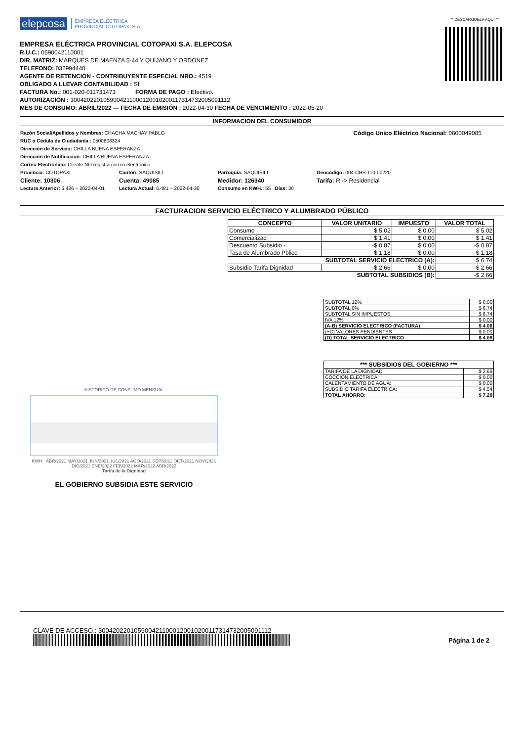elepcosa EMPRESA ELÉCTRICA
PROVINCIAL COTOPAXI S.A.
EMPRESA ELÉCTRICA PROVINCIAL COTOPAXI S.A. ELEPCOSA
R.U.C.: 0590042110001
DIR. MATRIZ: MARQUES DE MAENZA 5-44 Y QUIJANO Y ORDONEZ
TELEFONO: 032994440
AGENTE DE RETENCION - CONTRIBUYENTE ESPECIAL NRO.: 4519
OBLIGADO A LLEVAR CONTABILIDAD : SI
FACTURA No.: 001-020-011731473 FORMA DE PAGO : Efectivo.
AUTORIZACIÓN : 3004202201059004211000120010200117314732005091112
MES DE CONSUMO: ABRIL/2022 --- FECHA DE EMISIÓN : 2022-04-30 FECHA DE VENCIMIENTO : 2022-05-20
** DESCARGUELA AQUI **
INFORMACION DEL CONSUMIDOR
Razón Social/Apellidos y Nombres: CHACHA MACHAY PABLO Código Unico Eléctrico Nacional: 0600049085
RUC o Cédula de Ciudadanía : 0500808324
Dirección de Servicio: CHILLA BUENA ESPERANZA
Dirección de Notificacion: CHILLA BUENA ESPERANZA
Correo Electrónico: Cliente NO registra correo electrónico
Provincia: COTOPAXI Cantón: SAQUISILÍ Parroquia: SAQUISILI Geocódigo: 004-CHS-110-00220
Cliente: 10306 Cuenta: 49085 Medidor: 126340 Tarifa: R -> Residencial
Lectura Anterior: 6,426 ~ 2022-04-01 Lectura Actual: 6,481 ~ 2022-04-30 Consumo en KWH.: 55 Días: 30
FACTURACION SERVICIO ELÉCTRICO Y ALUMBRADO PÚBLICO
HISTORICO DE CONSUMO MENSUAL
KWH · ABR/2021 MAY/2021 JUN/2021 JUL/2021 AGO/2021 SEP/2021 OCT/2021 NOV/2021 DIC/2021 ENE/2022 FEB/2022 MAR/2022 ABR/2022
Tarifa de la Dignidad
EL GOBIERNO SUBSIDIA ESTE SERVICIO
| CONCEPTO | VALOR UNITARIO | IMPUESTO | VALOR TOTAL |
| --- | --- | --- | --- |
| Consumo | $ 5.02 | $ 0.00 | $ 5.02 |
| Comercializaci | $ 1.41 | $ 0.00 | $ 1.41 |
| Descuento Subsidio - | -$ 0.87 | $ 0.00 | -$ 0.87 |
| Tasa de Alumbrado Pblico | $ 1.18 | $ 0.00 | $ 1.18 |
| SUBTOTAL SERVICIO ELECTRICO (A): | | | $ 6.74 |
| Subsidio Tarifa Dignidad | -$ 2.66 | $ 0.00 | -$ 2.66 |
| SUBTOTAL SUBSIDIOS (B): | | | -$ 2.66 |
| SUBTOTAL 12% | $ 0.00 |
| SUBTOTAL 0% | $ 6.74 |
| SUBTOTAL SIN IMPUESTOS | $ 6.74 |
| IVA 12% | $ 0.00 |
| (A-B) SERVICIO ELECTRICO (FACTURA) | $ 4.08 |
| (+C) VALORES PENDIENTES | $ 0.00 |
| (D) TOTAL SERVICIO ELECTRICO | $ 4.08 |
| *** SUBSIDIOS DEL GOBIERNO *** | |
| --- | --- |
| TARIFA DE LA DIGNIDAD | $ 2.66 |
| COCCION ELECTRICA: | $ 0.00 |
| CALENTAMIENTO DE AGUA: | $ 0.00 |
| SUBSIDIO TARIFA ELECTRICA: | $ 4.54 |
| TOTAL AHORRO: | $ 7.20 |
CLAVE DE ACCESO.: 3004202201059004211000120010200117314732005091112
Página 1 de 2